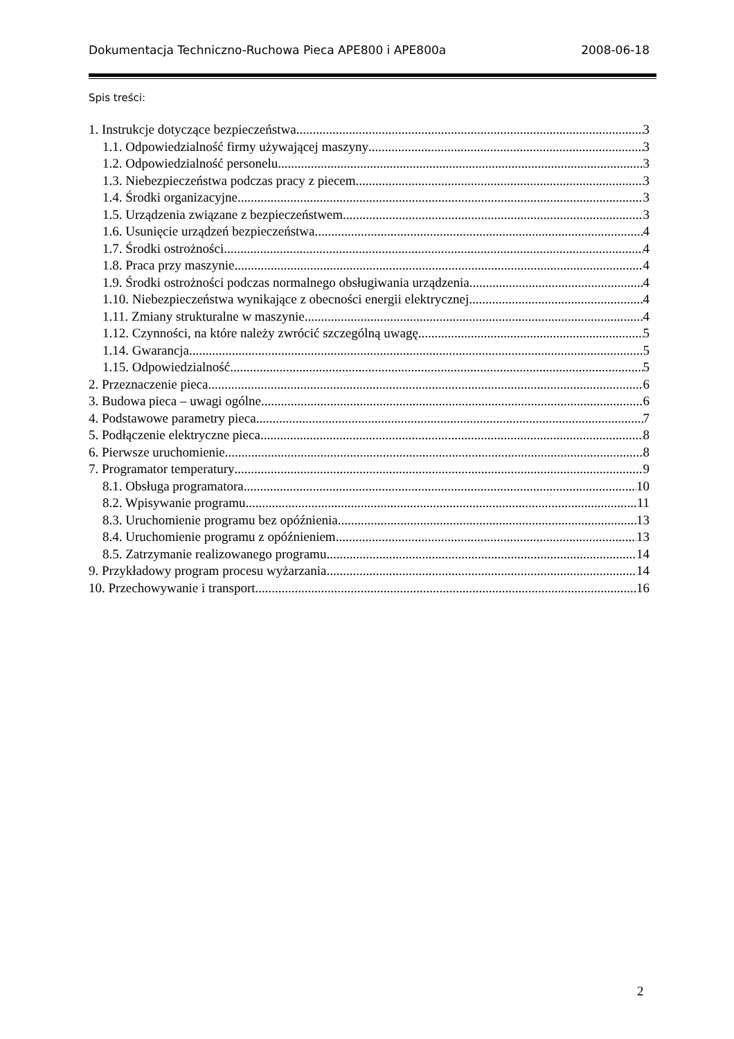Dokumentacja Techniczno-Ruchowa Pieca APE800 i APE800a 2008-06-18
Spis treści:
1. Instrukcje dotyczące bezpieczeństwa 3
1.1. Odpowiedzialność firmy używającej maszyny 3
1.2. Odpowiedzialność personelu 3
1.3. Niebezpieczeństwa podczas pracy z piecem 3
1.4. Środki organizacyjne 3
1.5. Urządzenia związane z bezpieczeństwem 3
1.6. Usunięcie urządzeń bezpieczeństwa 4
1.7. Środki ostrożności 4
1.8. Praca przy maszynie 4
1.9. Środki ostrożności podczas normalnego obsługiwania urządzenia 4
1.10. Niebezpieczeństwa wynikające z obecności energii elektrycznej 4
1.11. Zmiany strukturalne w maszynie 4
1.12. Czynności, na które należy zwrócić szczególną uwagę 5
1.14. Gwarancja 5
1.15. Odpowiedzialność 5
2. Przeznaczenie pieca 6
3. Budowa pieca – uwagi ogólne 6
4. Podstawowe parametry pieca 7
5. Podłączenie elektryczne pieca 8
6. Pierwsze uruchomienie 8
7. Programator temperatury 9
8.1. Obsługa programatora 10
8.2. Wpisywanie programu 11
8.3. Uruchomienie programu bez opóźnienia 13
8.4. Uruchomienie programu z opóźnieniem 13
8.5. Zatrzymanie realizowanego programu 14
9. Przykładowy program procesu wyżarzania 14
10. Przechowywanie i transport 16
2